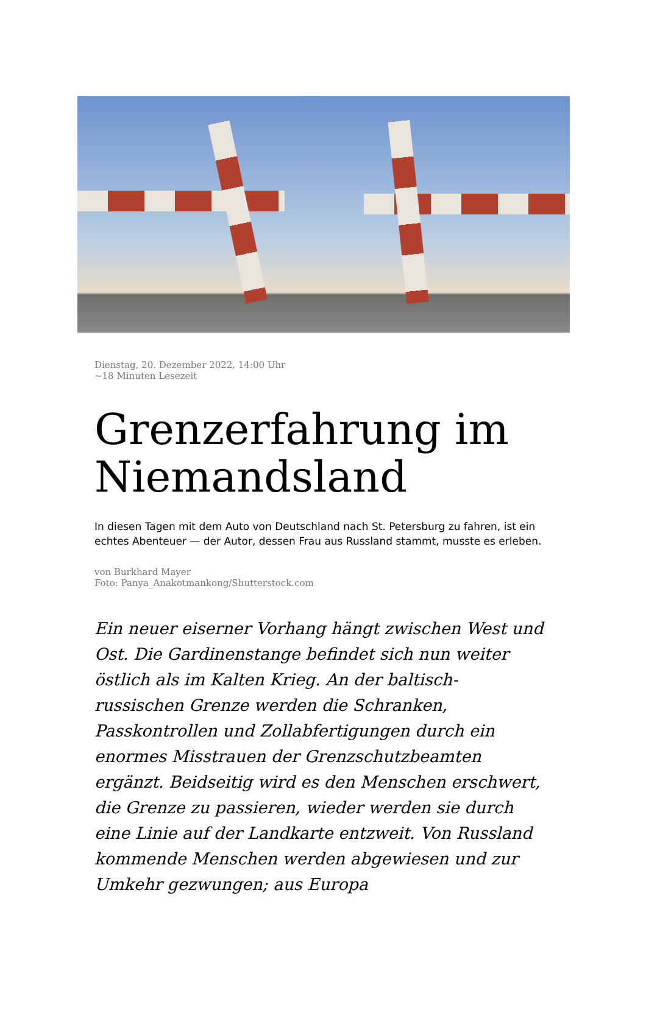Dienstag, 20. Dezember 2022, 14:00 Uhr
~18 Minuten Lesezeit
Grenzerfahrung im Niemandsland
In diesen Tagen mit dem Auto von Deutschland nach St. Petersburg zu fahren, ist ein echtes Abenteuer — der Autor, dessen Frau aus Russland stammt, musste es erleben.
von Burkhard Mayer
Foto: Panya_Anakotmankong/Shutterstock.com
Ein neuer eiserner Vorhang hängt zwischen West und Ost. Die Gardinenstange befindet sich nun weiter östlich als im Kalten Krieg. An der baltisch-russischen Grenze werden die Schranken, Passkontrollen und Zollabfertigungen durch ein enormes Misstrauen der Grenzschutzbeamten ergänzt. Beidseitig wird es den Menschen erschwert, die Grenze zu passieren, wieder werden sie durch eine Linie auf der Landkarte entzweit. Von Russland kommende Menschen werden abgewiesen und zur Umkehr gezwungen; aus Europa